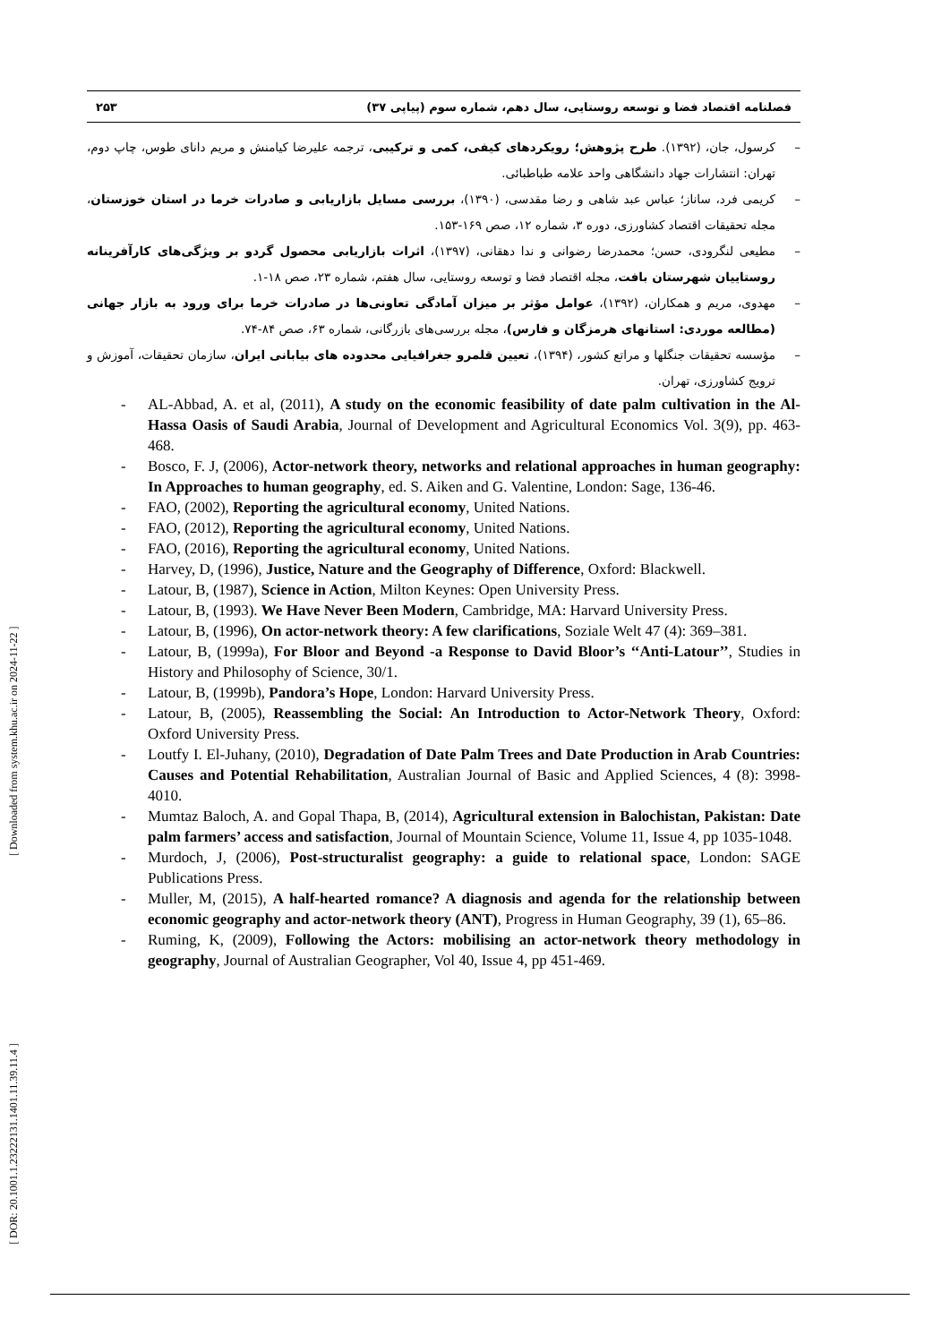فصلنامه اقتصاد فضا و توسعه روستایی، سال دهم، شماره سوم (پیاپی ۳۷) ۲۵۳
کرسول، جان، (۱۳۹۲). طرح پژوهش؛ رویکردهای کیفی، کمی و ترکیبی، ترجمه علیرضا کیامنش و مریم دانای طوس، چاپ دوم، تهران: انتشارات جهاد دانشگاهی واحد علامه طباطبائی.
کریمی فرد، ساناز؛ عباس عبد شاهی و رضا مقدسی، (۱۳۹۰)، بررسی مسایل بازاریابی و صادرات خرما در استان خوزستان، مجله تحقیقات اقتصاد کشاورزی، دوره ۳، شماره ۱۲، صص ۱۶۹-۱۵۳.
مطیعی لنگرودی، حسن؛ محمدرضا رضوانی و ندا دهقانی، (۱۳۹۷)، اثرات بازاریابی محصول گردو بر ویژگی‌های کارآفرینانه روستاییان شهرستان بافت، مجله اقتصاد فضا و توسعه روستایی، سال هفتم، شماره ۲۳، صص ۱۸-۱.
مهدوی، مریم و همکاران، (۱۳۹۲)، عوامل مؤثر بر میزان آمادگی تعاونی‌ها در صادرات خرما برای ورود به بازار جهانی (مطالعه موردی: استانهای هرمزگان و فارس)، مجله بررسی‌های بازرگانی، شماره ۶۳، صص ۸۴-۷۴.
مؤسسه تحقیقات جنگلها و مراتع کشور، (۱۳۹۴)، تعیین قلمرو جغرافیایی محدوده های بیابانی ایران، سازمان تحقیقات، آموزش و ترویج کشاورزی، تهران.
AL-Abbad, A. et al, (2011), A study on the economic feasibility of date palm cultivation in the Al-Hassa Oasis of Saudi Arabia, Journal of Development and Agricultural Economics Vol. 3(9), pp. 463-468.
Bosco, F. J, (2006), Actor-network theory, networks and relational approaches in human geography: In Approaches to human geography, ed. S. Aiken and G. Valentine, London: Sage, 136-46.
FAO, (2002), Reporting the agricultural economy, United Nations.
FAO, (2012), Reporting the agricultural economy, United Nations.
FAO, (2016), Reporting the agricultural economy, United Nations.
Harvey, D, (1996), Justice, Nature and the Geography of Difference, Oxford: Blackwell.
Latour, B, (1987), Science in Action, Milton Keynes: Open University Press.
Latour, B, (1993). We Have Never Been Modern, Cambridge, MA: Harvard University Press.
Latour, B, (1996), On actor-network theory: A few clarifications, Soziale Welt 47 (4): 369–381.
Latour, B, (1999a), For Bloor and Beyond -a Response to David Bloor’s ‘‘Anti-Latour’’, Studies in History and Philosophy of Science, 30/1.
Latour, B, (1999b), Pandora’s Hope, London: Harvard University Press.
Latour, B, (2005), Reassembling the Social: An Introduction to Actor-Network Theory, Oxford: Oxford University Press.
Loutfy I. El-Juhany, (2010), Degradation of Date Palm Trees and Date Production in Arab Countries: Causes and Potential Rehabilitation, Australian Journal of Basic and Applied Sciences, 4 (8): 3998-4010.
Mumtaz Baloch, A. and Gopal Thapa, B, (2014), Agricultural extension in Balochistan, Pakistan: Date palm farmers’ access and satisfaction, Journal of Mountain Science, Volume 11, Issue 4, pp 1035-1048.
Murdoch, J, (2006), Post-structuralist geography: a guide to relational space, London: SAGE Publications Press.
Muller, M, (2015), A half-hearted romance? A diagnosis and agenda for the relationship between economic geography and actor-network theory (ANT), Progress in Human Geography, 39 (1), 65–86.
Ruming, K, (2009), Following the Actors: mobilising an actor-network theory methodology in geography, Journal of Australian Geographer, Vol 40, Issue 4, pp 451-469.
[ DOR: 20.1001.1.23222131.1401.11.39.11.4 ] [ Downloaded from system.khu.ac.ir on 2024-11-22 ]